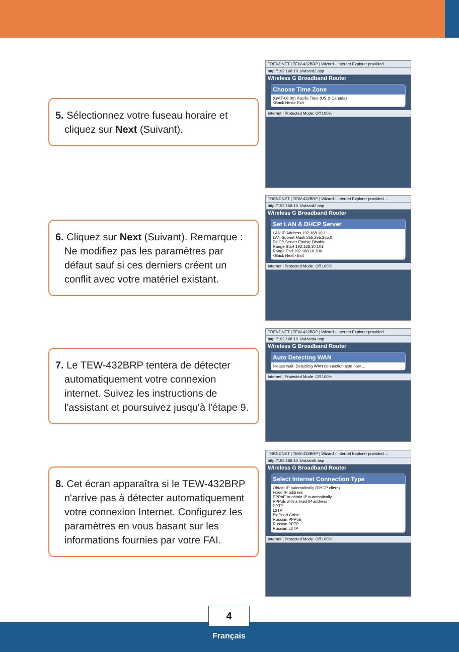TRENDNET | TEW-432BRP | Wizard - Internet Explorer provided ...
http://192.168.10.1/wizard2.asp
Wireless G Broadband Router
Choose Time Zone
(GMT-08:00) Pacific Time (US & Canada)
<Back Next> Exit
Internet | Protected Mode: Off 100%
TRENDNET | TEW-432BRP | Wizard - Internet Explorer provided ...
http://192.168.10.1/wizard3.asp
Wireless G Broadband Router
Set LAN & DHCP Server
LAN IP Address 192.168.10.1
LAN Subnet Mask 255.255.255.0
DHCP Server Enable Disable
Range Start 192.168.10.101
Range End 192.168.10.200
<Back Next> Exit
Internet | Protected Mode: Off 100%
TRENDNET | TEW-432BRP | Wizard - Internet Explorer provided ...
http://192.168.10.1/wizard4.asp
Wireless G Broadband Router
Auto Detecting WAN
Please wait. Detecting WAN connection type now ...
Internet | Protected Mode: Off 100%
TRENDNET | TEW-432BRP | Wizard - Internet Explorer provided ...
http://192.168.10.1/wizard5.asp
Wireless G Broadband Router
Select Internet Connection Type
Obtain IP automatically (DHCP client)
Fixed IP address
PPPoE to obtain IP automatically
PPPoE with a fixed IP address
PPTP
L2TP
BigPond Cable
Russian PPPoE
Russian PPTP
Russian L2TP
Internet | Protected Mode: Off 100%
5. Sélectionnez votre fuseau horaire et cliquez sur Next (Suivant).
6. Cliquez sur Next (Suivant). Remarque : Ne modifiez pas les paramètres par défaut sauf si ces derniers créent un conflit avec votre matériel existant.
7. Le TEW-432BRP tentera de détecter automatiquement votre connexion internet. Suivez les instructions de l'assistant et poursuivez jusqu'à l'étape 9.
8. Cet écran apparaîtra si le TEW-432BRP n'arrive pas à détecter automatiquement votre connexion Internet. Configurez les paramètres en vous basant sur les informations fournies par votre FAI.
4
Français